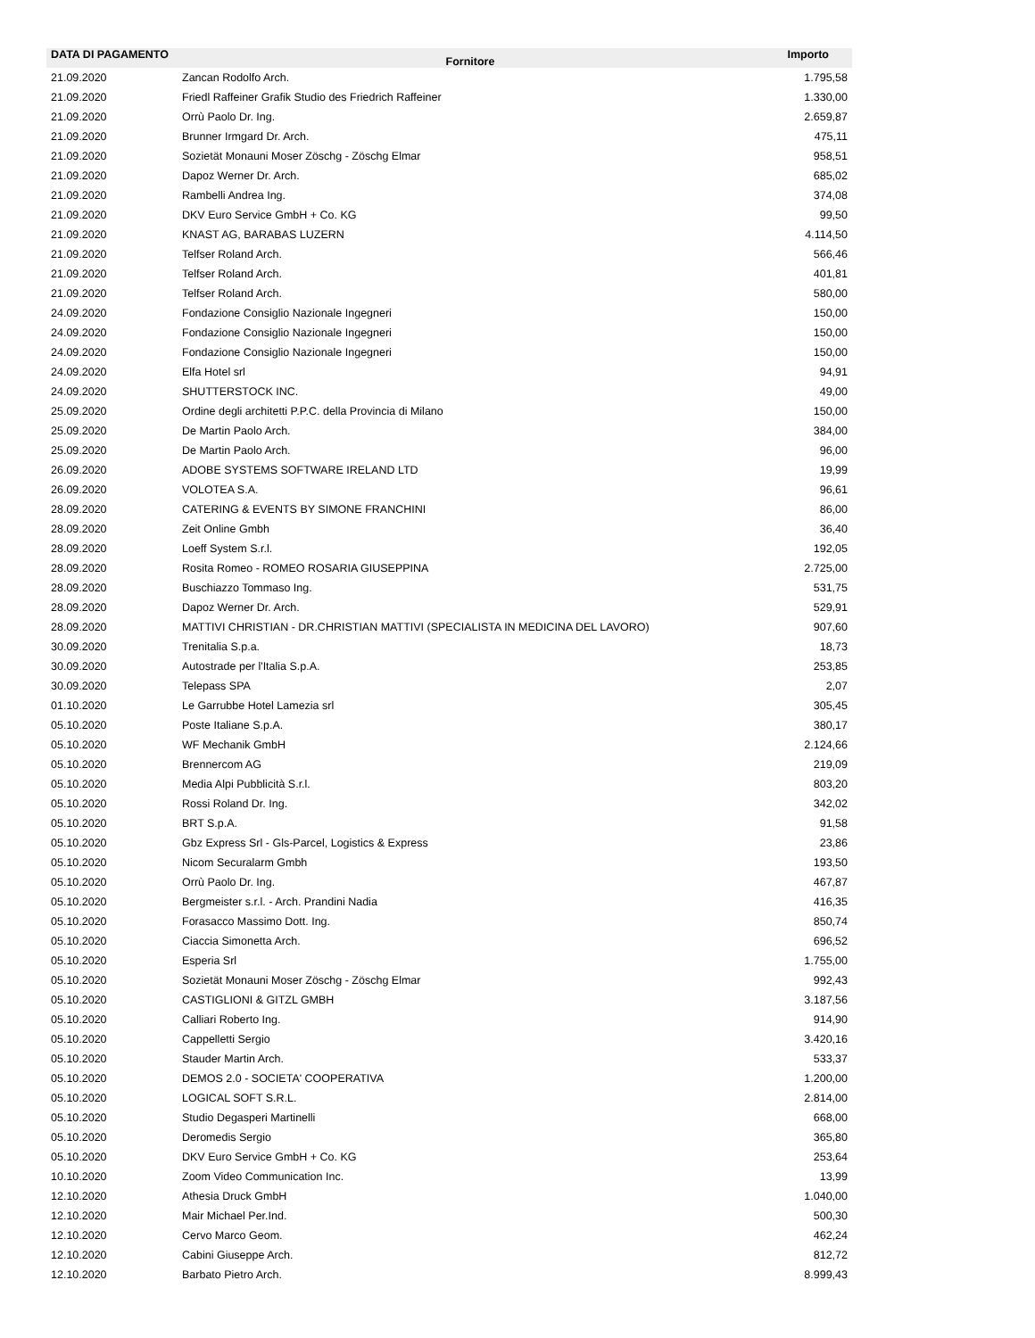| DATA DI PAGAMENTO | Fornitore | Importo |
| --- | --- | --- |
| 21.09.2020 | Zancan Rodolfo Arch. | 1.795,58 |
| 21.09.2020 | Friedl Raffeiner Grafik Studio des Friedrich Raffeiner | 1.330,00 |
| 21.09.2020 | Orrù Paolo Dr. Ing. | 2.659,87 |
| 21.09.2020 | Brunner Irmgard Dr. Arch. | 475,11 |
| 21.09.2020 | Sozietät Monauni Moser Zöschg - Zöschg Elmar | 958,51 |
| 21.09.2020 | Dapoz Werner Dr. Arch. | 685,02 |
| 21.09.2020 | Rambelli Andrea Ing. | 374,08 |
| 21.09.2020 | DKV Euro Service GmbH + Co. KG | 99,50 |
| 21.09.2020 | KNAST AG, BARABAS LUZERN | 4.114,50 |
| 21.09.2020 | Telfser Roland Arch. | 566,46 |
| 21.09.2020 | Telfser Roland Arch. | 401,81 |
| 21.09.2020 | Telfser Roland Arch. | 580,00 |
| 24.09.2020 | Fondazione Consiglio Nazionale Ingegneri | 150,00 |
| 24.09.2020 | Fondazione Consiglio Nazionale Ingegneri | 150,00 |
| 24.09.2020 | Fondazione Consiglio Nazionale Ingegneri | 150,00 |
| 24.09.2020 | Elfa Hotel srl | 94,91 |
| 24.09.2020 | SHUTTERSTOCK INC. | 49,00 |
| 25.09.2020 | Ordine degli architetti P.P.C. della Provincia di Milano | 150,00 |
| 25.09.2020 | De Martin Paolo Arch. | 384,00 |
| 25.09.2020 | De Martin Paolo Arch. | 96,00 |
| 26.09.2020 | ADOBE SYSTEMS SOFTWARE IRELAND LTD | 19,99 |
| 26.09.2020 | VOLOTEA S.A. | 96,61 |
| 28.09.2020 | CATERING & EVENTS BY SIMONE FRANCHINI | 86,00 |
| 28.09.2020 | Zeit Online Gmbh | 36,40 |
| 28.09.2020 | Loeff System S.r.l. | 192,05 |
| 28.09.2020 | Rosita Romeo - ROMEO ROSARIA GIUSEPPINA | 2.725,00 |
| 28.09.2020 | Buschiazzo Tommaso Ing. | 531,75 |
| 28.09.2020 | Dapoz Werner Dr. Arch. | 529,91 |
| 28.09.2020 | MATTIVI CHRISTIAN - DR.CHRISTIAN MATTIVI (SPECIALISTA IN MEDICINA DEL LAVORO) | 907,60 |
| 30.09.2020 | Trenitalia S.p.a. | 18,73 |
| 30.09.2020 | Autostrade per l'Italia S.p.A. | 253,85 |
| 30.09.2020 | Telepass SPA | 2,07 |
| 01.10.2020 | Le Garrubbe Hotel Lamezia srl | 305,45 |
| 05.10.2020 | Poste Italiane S.p.A. | 380,17 |
| 05.10.2020 | WF Mechanik GmbH | 2.124,66 |
| 05.10.2020 | Brennercom AG | 219,09 |
| 05.10.2020 | Media Alpi Pubblicità S.r.l. | 803,20 |
| 05.10.2020 | Rossi Roland Dr. Ing. | 342,02 |
| 05.10.2020 | BRT S.p.A. | 91,58 |
| 05.10.2020 | Gbz Express Srl - Gls-Parcel, Logistics & Express | 23,86 |
| 05.10.2020 | Nicom Securalarm Gmbh | 193,50 |
| 05.10.2020 | Orrù Paolo Dr. Ing. | 467,87 |
| 05.10.2020 | Bergmeister s.r.l. - Arch. Prandini Nadia | 416,35 |
| 05.10.2020 | Forasacco Massimo Dott. Ing. | 850,74 |
| 05.10.2020 | Ciaccia Simonetta Arch. | 696,52 |
| 05.10.2020 | Esperia Srl | 1.755,00 |
| 05.10.2020 | Sozietät Monauni Moser Zöschg - Zöschg Elmar | 992,43 |
| 05.10.2020 | CASTIGLIONI & GITZL GMBH | 3.187,56 |
| 05.10.2020 | Calliari Roberto Ing. | 914,90 |
| 05.10.2020 | Cappelletti Sergio | 3.420,16 |
| 05.10.2020 | Stauder Martin Arch. | 533,37 |
| 05.10.2020 | DEMOS 2.0 - SOCIETA' COOPERATIVA | 1.200,00 |
| 05.10.2020 | LOGICAL SOFT S.R.L. | 2.814,00 |
| 05.10.2020 | Studio Degasperi Martinelli | 668,00 |
| 05.10.2020 | Deromedis Sergio | 365,80 |
| 05.10.2020 | DKV Euro Service GmbH + Co. KG | 253,64 |
| 10.10.2020 | Zoom Video Communication Inc. | 13,99 |
| 12.10.2020 | Athesia Druck GmbH | 1.040,00 |
| 12.10.2020 | Mair Michael Per.Ind. | 500,30 |
| 12.10.2020 | Cervo Marco Geom. | 462,24 |
| 12.10.2020 | Cabini Giuseppe Arch. | 812,72 |
| 12.10.2020 | Barbato Pietro Arch. | 8.999,43 |